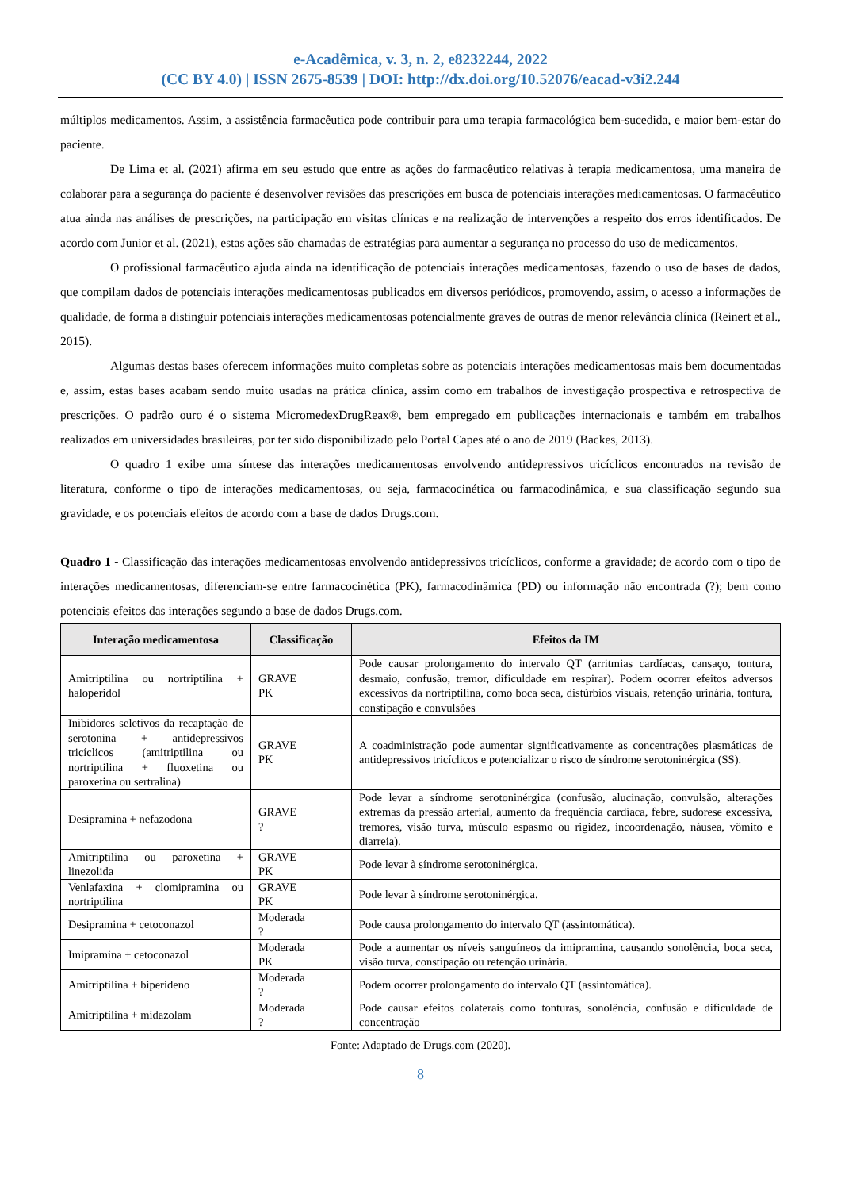e-Acadêmica, v. 3, n. 2, e8232244, 2022
(CC BY 4.0) | ISSN 2675-8539 | DOI: http://dx.doi.org/10.52076/eacad-v3i2.244
múltiplos medicamentos. Assim, a assistência farmacêutica pode contribuir para uma terapia farmacológica bem-sucedida, e maior bem-estar do paciente.
De Lima et al. (2021) afirma em seu estudo que entre as ações do farmacêutico relativas à terapia medicamentosa, uma maneira de colaborar para a segurança do paciente é desenvolver revisões das prescrições em busca de potenciais interações medicamentosas. O farmacêutico atua ainda nas análises de prescrições, na participação em visitas clínicas e na realização de intervenções a respeito dos erros identificados. De acordo com Junior et al. (2021), estas ações são chamadas de estratégias para aumentar a segurança no processo do uso de medicamentos.
O profissional farmacêutico ajuda ainda na identificação de potenciais interações medicamentosas, fazendo o uso de bases de dados, que compilam dados de potenciais interações medicamentosas publicados em diversos periódicos, promovendo, assim, o acesso a informações de qualidade, de forma a distinguir potenciais interações medicamentosas potencialmente graves de outras de menor relevância clínica (Reinert et al., 2015).
Algumas destas bases oferecem informações muito completas sobre as potenciais interações medicamentosas mais bem documentadas e, assim, estas bases acabam sendo muito usadas na prática clínica, assim como em trabalhos de investigação prospectiva e retrospectiva de prescrições. O padrão ouro é o sistema MicromedexDrugReax®, bem empregado em publicações internacionais e também em trabalhos realizados em universidades brasileiras, por ter sido disponibilizado pelo Portal Capes até o ano de 2019 (Backes, 2013).
O quadro 1 exibe uma síntese das interações medicamentosas envolvendo antidepressivos tricíclicos encontrados na revisão de literatura, conforme o tipo de interações medicamentosas, ou seja, farmacocinética ou farmacodinâmica, e sua classificação segundo sua gravidade, e os potenciais efeitos de acordo com a base de dados Drugs.com.
Quadro 1 - Classificação das interações medicamentosas envolvendo antidepressivos tricíclicos, conforme a gravidade; de acordo com o tipo de interações medicamentosas, diferenciam-se entre farmacocinética (PK), farmacodinâmica (PD) ou informação não encontrada (?); bem como potenciais efeitos das interações segundo a base de dados Drugs.com.
| Interação medicamentosa | Classificação | Efeitos da IM |
| --- | --- | --- |
| Amitriptilina ou nortriptilina + haloperidol | GRAVE PK | Pode causar prolongamento do intervalo QT (arritmias cardíacas, cansaço, tontura, desmaio, confusão, tremor, dificuldade em respirar). Podem ocorrer efeitos adversos excessivos da nortriptilina, como boca seca, distúrbios visuais, retenção urinária, tontura, constipação e convulsões |
| Inibidores seletivos da recaptação de serotonina + antidepressivos tricíclicos (amitriptilina ou nortriptilina + fluoxetina ou paroxetina ou sertralina) | GRAVE PK | A coadministração pode aumentar significativamente as concentrações plasmáticas de antidepressivos tricíclicos e potencializar o risco de síndrome serotoninérgica (SS). |
| Desipramina + nefazodona | GRAVE ? | Pode levar a síndrome serotoninérgica (confusão, alucinação, convulsão, alterações extremas da pressão arterial, aumento da frequência cardíaca, febre, sudorese excessiva, tremores, visão turva, músculo espasmo ou rigidez, incoordenação, náusea, vômito e diarreia). |
| Amitriptilina ou paroxetina + linezolida | GRAVE PK | Pode levar à síndrome serotoninérgica. |
| Venlafaxina + clomipramina ou nortriptilina | GRAVE PK | Pode levar à síndrome serotoninérgica. |
| Desipramina + cetoconazol | Moderada ? | Pode causa prolongamento do intervalo QT (assintomática). |
| Imipramina + cetoconazol | Moderada PK | Pode a aumentar os níveis sanguíneos da imipramina, causando sonolência, boca seca, visão turva, constipação ou retenção urinária. |
| Amitriptilina + biperideno | Moderada ? | Podem ocorrer prolongamento do intervalo QT (assintomática). |
| Amitriptilina + midazolam | Moderada ? | Pode causar efeitos colaterais como tonturas, sonolência, confusão e dificuldade de concentração |
Fonte: Adaptado de Drugs.com (2020).
8